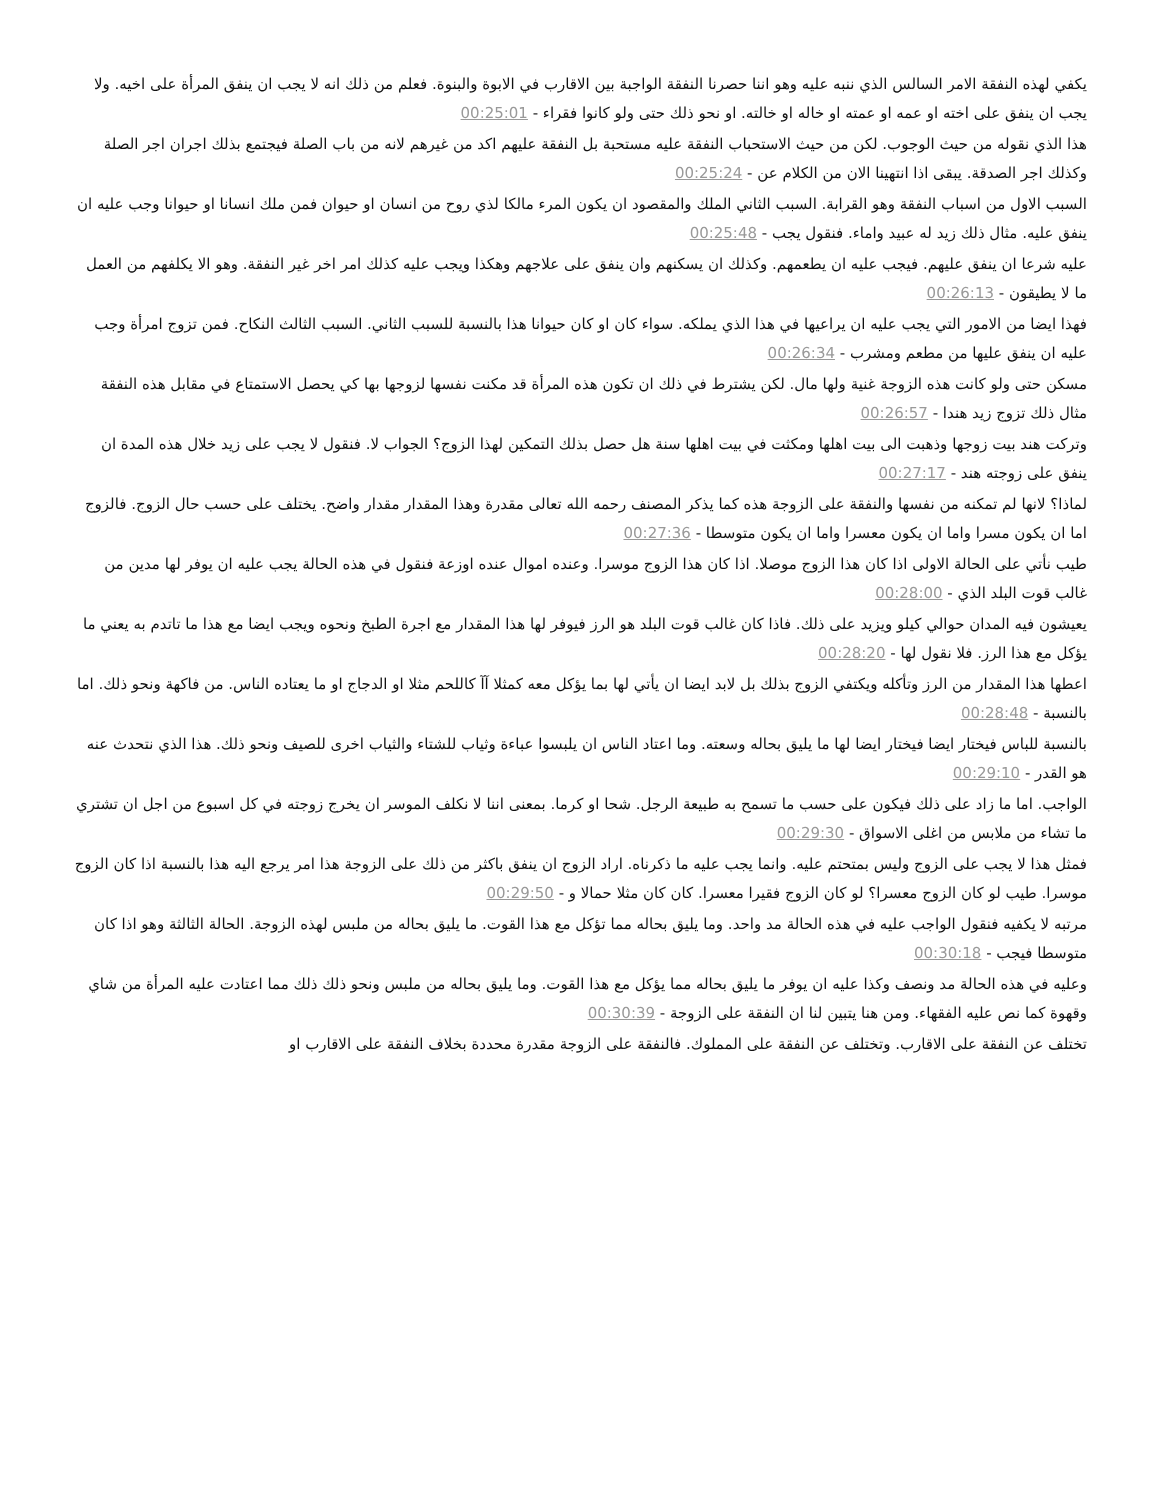يكفي لهذه النفقة الامر السالس الذي ننبه عليه وهو اننا حصرنا النفقة الواجبة بين الاقارب في الابوة والبنوة. فعلم من ذلك انه لا يجب ان ينفق المرأة على اخيه. ولا يجب ان ينفق على اخته او عمه او عمته او خاله او خالته. او نحو ذلك حتى ولو كانوا فقراء - 00:25:01
هذا الذي نقوله من حيث الوجوب. لكن من حيث الاستحباب النفقة عليه مستحبة بل النفقة عليهم اكد من غيرهم لانه من باب الصلة فيجتمع بذلك اجران اجر الصلة وكذلك اجر الصدقة. يبقى اذا انتهينا الان من الكلام عن - 00:25:24
السبب الاول من اسباب النفقة وهو القرابة. السبب الثاني الملك والمقصود ان يكون المرء مالكا لذي روح من انسان او حيوان فمن ملك انسانا او حيوانا وجب عليه ان ينفق عليه. مثال ذلك زيد له عبيد واماء. فنقول يجب - 00:25:48
عليه شرعا ان ينفق عليهم. فيجب عليه ان يطعمهم. وكذلك ان يسكنهم وان ينفق على علاجهم وهكذا ويجب عليه كذلك امر اخر غير النفقة. وهو الا يكلفهم من العمل ما لا يطيقون - 00:26:13
فهذا ايضا من الامور التي يجب عليه ان يراعيها في هذا الذي يملكه. سواء كان او كان حيوانا هذا بالنسبة للسبب الثاني. السبب الثالث النكاح. فمن تزوج امرأة وجب عليه ان ينفق عليها من مطعم ومشرب - 00:26:34
مسكن حتى ولو كانت هذه الزوجة غنية ولها مال. لكن يشترط في ذلك ان تكون هذه المرأة قد مكنت نفسها لزوجها بها كي يحصل الاستمتاع في مقابل هذه النفقة مثال ذلك تزوج زيد هندا - 00:26:57
وتركت هند بيت زوجها وذهبت الى بيت اهلها ومكثت في بيت اهلها سنة هل حصل بذلك التمكين لهذا الزوج؟ الجواب لا. فنقول لا يجب على زيد خلال هذه المدة ان ينفق على زوجته هند - 00:27:17
لماذا؟ لانها لم تمكنه من نفسها والنفقة على الزوجة هذه كما يذكر المصنف رحمه الله تعالى مقدرة وهذا المقدار مقدار واضح. يختلف على حسب حال الزوج. فالزوج اما ان يكون مسرا واما ان يكون معسرا واما ان يكون متوسطا - 00:27:36
طيب نأتي على الحالة الاولى اذا كان هذا الزوج موصلا. اذا كان هذا الزوج موسرا. وعنده اموال عنده اوزعة فنقول في هذه الحالة يجب عليه ان يوفر لها مدين من غالب قوت البلد الذي - 00:28:00
يعيشون فيه المدان حوالي كيلو ويزيد على ذلك. فاذا كان غالب قوت البلد هو الرز فيوفر لها هذا المقدار مع اجرة الطبخ ونحوه ويجب ايضا مع هذا ما تاتدم به يعني ما يؤكل مع هذا الرز. فلا نقول لها - 00:28:20
اعطها هذا المقدار من الرز وتأكله ويكتفي الزوج بذلك بل لابد ايضا ان يأتي لها بما يؤكل معه كمثلا آآ كاللحم مثلا او الدجاج او ما يعتاده الناس. من فاكهة ونحو ذلك. اما بالنسبة - 00:28:48
بالنسبة للباس فيختار ايضا فيختار ايضا لها ما يليق بحاله وسعته. وما اعتاد الناس ان يلبسوا عباءة وثياب للشتاء والثياب اخرى للصيف ونحو ذلك. هذا الذي نتحدث عنه هو القدر - 00:29:10
الواجب. اما ما زاد على ذلك فيكون على حسب ما تسمح به طبيعة الرجل. شحا او كرما. بمعنى اننا لا نكلف الموسر ان يخرج زوجته في كل اسبوع من اجل ان تشتري ما تشاء من ملابس من اغلى الاسواق - 00:29:30
فمثل هذا لا يجب على الزوج وليس بمتحتم عليه. وانما يجب عليه ما ذكرناه. اراد الزوج ان ينفق باكثر من ذلك على الزوجة هذا امر يرجع اليه هذا بالنسبة اذا كان الزوج موسرا. طيب لو كان الزوج معسرا؟ لو كان الزوج فقيرا معسرا. كان كان مثلا حمالا و - 00:29:50
مرتبه لا يكفيه فنقول الواجب عليه في هذه الحالة مد واحد. وما يليق بحاله مما تؤكل مع هذا القوت. ما يليق بحاله من ملبس لهذه الزوجة. الحالة الثالثة وهو اذا كان متوسطا فيجب - 00:30:18
وعليه في هذه الحالة مد ونصف وكذا عليه ان يوفر ما يليق بحاله مما يؤكل مع هذا القوت. وما يليق بحاله من ملبس ونحو ذلك ذلك مما اعتادت عليه المرأة من شاي وقهوة كما نص عليه الفقهاء. ومن هنا يتبين لنا ان النفقة على الزوجة - 00:30:39
تختلف عن النفقة على الاقارب. وتختلف عن النفقة على المملوك. فالنفقة على الزوجة مقدرة محددة بخلاف النفقة على الاقارب او